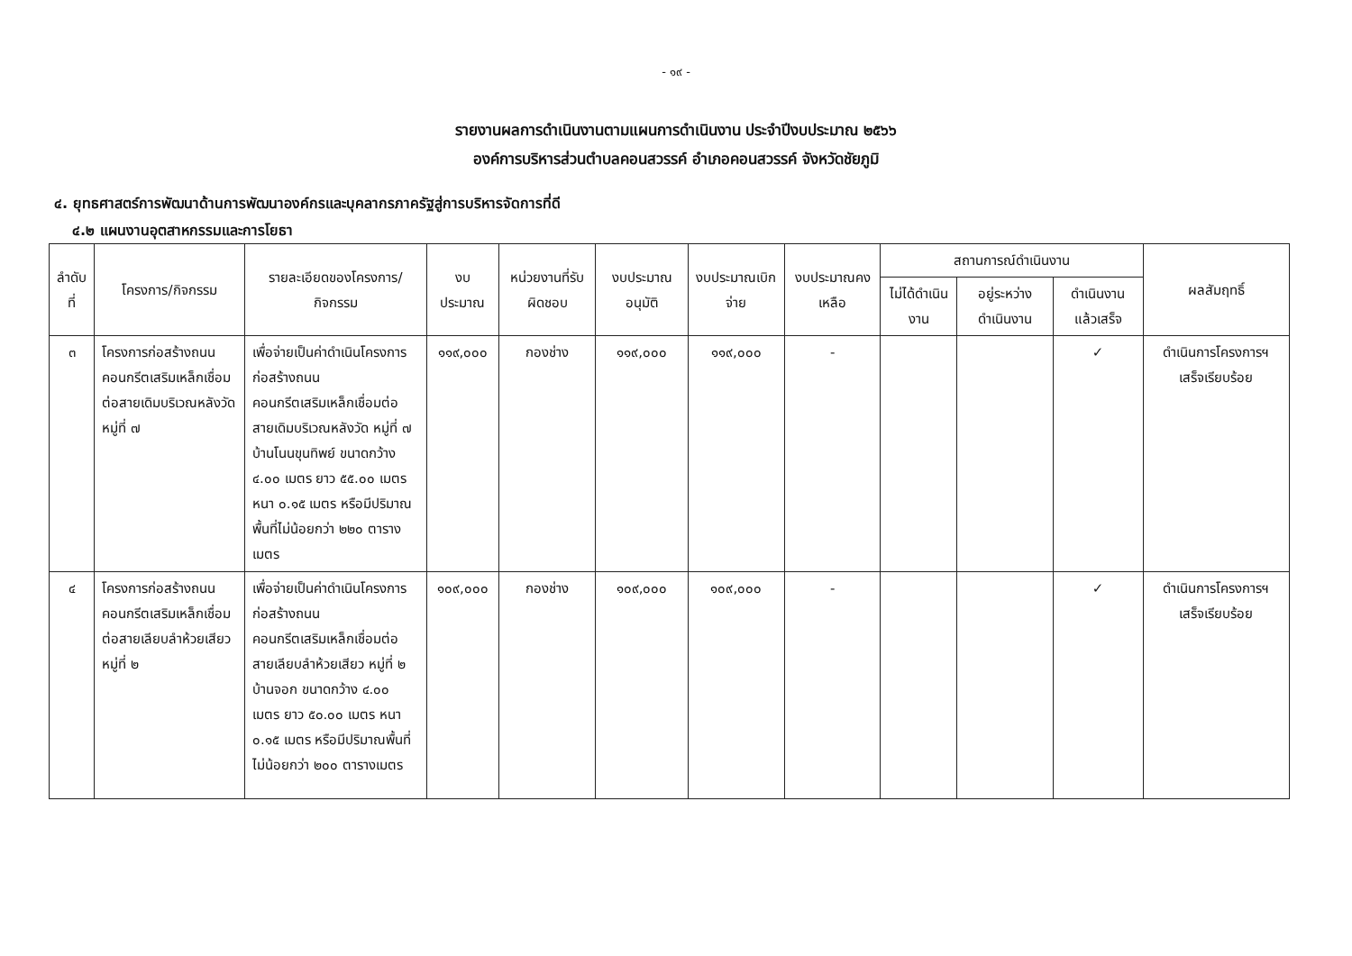- ๑๙ -
รายงานผลการดำเนินงานตามแผนการดำเนินงาน ประจำปีงบประมาณ ๒๕๖๖
องค์การบริหารส่วนตำบลคอนสวรรค์ อำเภอคอนสวรรค์ จังหวัดชัยภูมิ
๔. ยุทธศาสตร์การพัฒนาด้านการพัฒนาองค์กรและบุคลากรภาครัฐสู่การบริหารจัดการที่ดี
๔.๒ แผนงานอุตสาหกรรมและการโยธา
| ลำดับที่ | โครงการ/กิจกรรม | รายละเอียดของโครงการ/กิจกรรม | งบประมาณ | หน่วยงานที่รับผิดชอบ | งบประมาณอนุมัติ | งบประมาณเบิกจ่าย | งบประมาณคงเหลือ | สถานการณ์ดำเนินงาน | | | ผลสัมฤทธิ์ |
| --- | --- | --- | --- | --- | --- | --- | --- | --- | --- | --- | --- |
| | | | | | | | | ไม่ได้ดำเนินงาน | อยู่ระหว่างดำเนินงาน | ดำเนินงานแล้วเสร็จ | |
| ๓ | โครงการก่อสร้างถนนคอนกรีตเสริมเหล็กเชื่อมต่อสายเดิมบริเวณหลังวัด หมู่ที่ ๗ | เพื่อจ่ายเป็นค่าดำเนินโครงการก่อสร้างถนนคอนกรีตเสริมเหล็กเชื่อมต่อสายเดิมบริเวณหลังวัด หมู่ที่ ๗ บ้านโนนขุนทิพย์ ขนาดกว้าง ๔.๐๐ เมตร ยาว ๕๕.๐๐ เมตร หนา ๐.๑๕ เมตร หรือมีปริมาณพื้นที่ไม่น้อยกว่า ๒๒๐ ตารางเมตร | ๑๑๙,๐๐๐ | กองช่าง | ๑๑๙,๐๐๐ | ๑๑๙,๐๐๐ | - | | | ✓ | ดำเนินการโครงการฯ เสร็จเรียบร้อย |
| ๔ | โครงการก่อสร้างถนนคอนกรีตเสริมเหล็กเชื่อมต่อสายเลียบลำห้วยเสียว หมู่ที่ ๒ | เพื่อจ่ายเป็นค่าดำเนินโครงการก่อสร้างถนนคอนกรีตเสริมเหล็กเชื่อมต่อสายเลียบลำห้วยเสียว หมู่ที่ ๒ บ้านจอก ขนาดกว้าง ๔.๐๐ เมตร ยาว ๕๐.๐๐ เมตร หนา ๐.๑๕ เมตร หรือมีปริมาณพื้นที่ไม่น้อยกว่า ๒๐๐ ตารางเมตร | ๑๐๙,๐๐๐ | กองช่าง | ๑๐๙,๐๐๐ | ๑๐๙,๐๐๐ | - | | | ✓ | ดำเนินการโครงการฯ เสร็จเรียบร้อย |